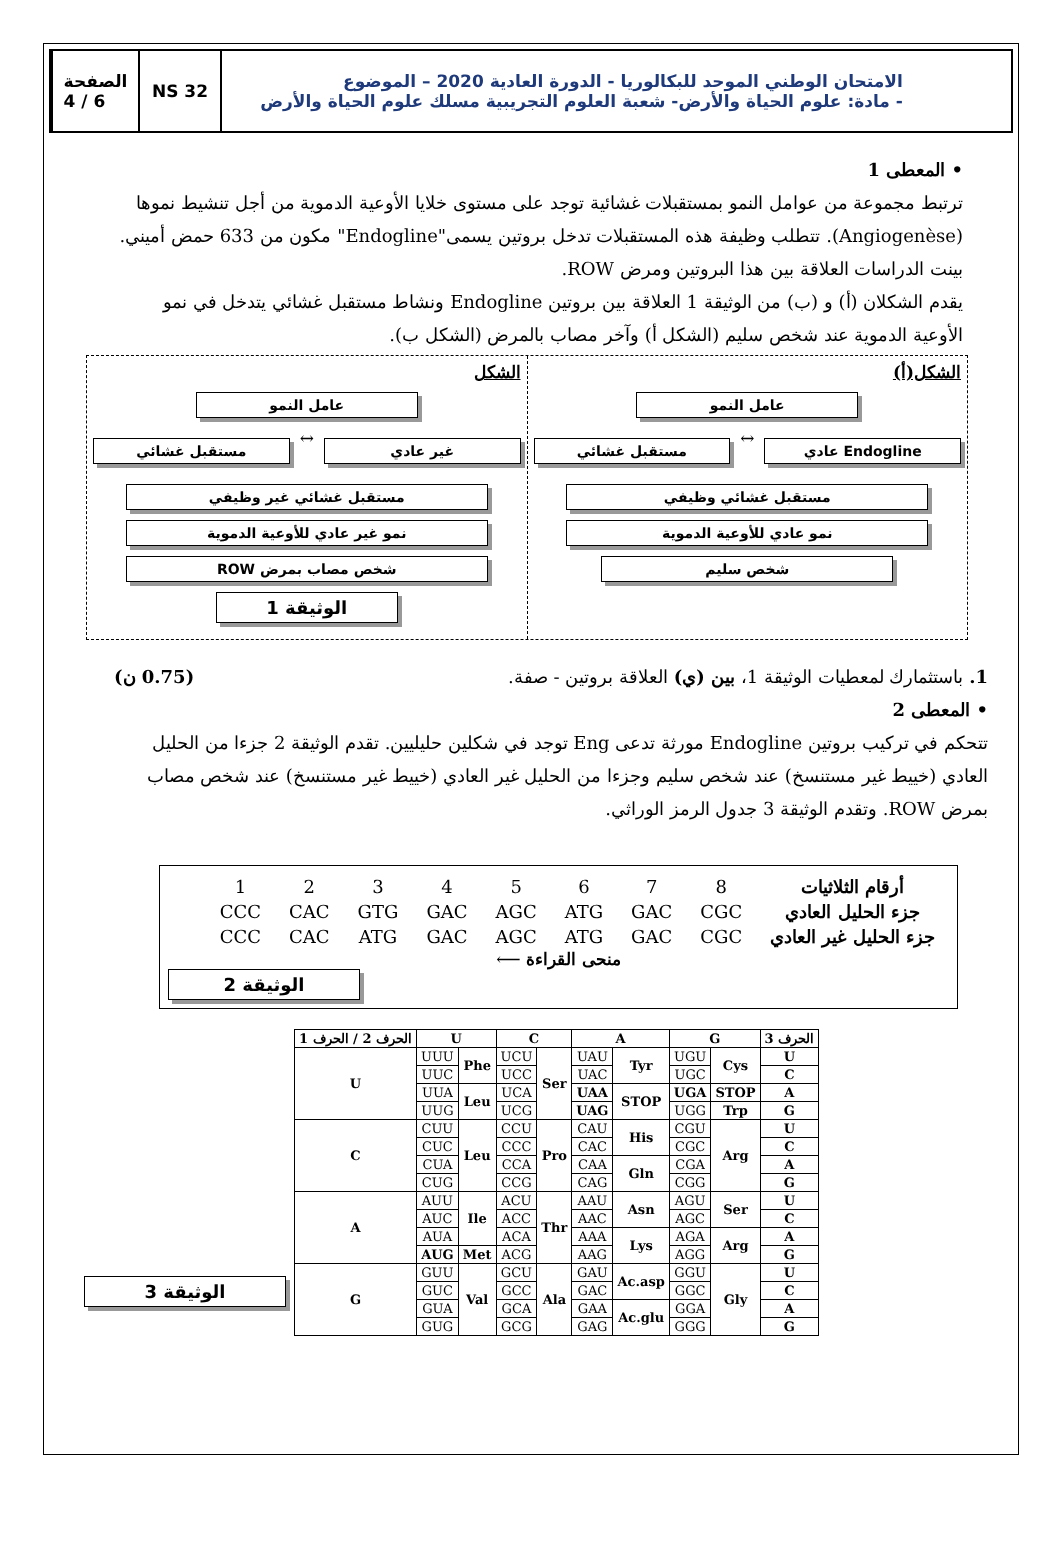الصفحة
4 / 6
NS 32 الامتحان الوطني الموحد للبكالوريا - الدورة العادية 2020 – الموضوع
- مادة: علوم الحياة والأرض- شعبة العلوم التجريبية مسلك علوم الحياة والأرض
• المعطى 1
ترتبط مجموعة من عوامل النمو بمستقبلات غشائية توجد على مستوى خلايا الأوعية الدموية من أجل تنشيط نموها (Angiogenèse). تتطلب وظيفة هذه المستقبلات تدخل بروتين يسمى"Endogline" مكون من 633 حمض أميني. بينت الدراسات العلاقة بين هذا البروتين ومرض ROW.
يقدم الشكلان (أ) و (ب) من الوثيقة 1 العلاقة بين بروتين Endogline ونشاط مستقبل غشائي يتدخل في نمو الأوعية الدموية عند شخص سليم (الشكل أ) وآخر مصاب بالمرض (الشكل ب).
الشكل(أ)
عامل النمو
Endogline عادي
↔
مستقبل غشائي
مستقبل غشائي وظيفي
نمو عادي للأوعية الدموية
شخص سليم
الشكل
عامل النمو
غير عادي
↔
مستقبل غشائي
مستقبل غشائي غير وظيفي
نمو غير عادي للأوعية الدموية
شخص مصاب بمرض ROW
الوثيقة 1
1. باستثمارك لمعطيات الوثيقة 1، بين (ي) العلاقة بروتين - صفة. (0.75 ن)
• المعطى 2
تتحكم في تركيب بروتين Endogline مورثة تدعى Eng توجد في شكلين حليليين. تقدم الوثيقة 2 جزءا من الحليل العادي (خييط غير مستنسخ) عند شخص سليم وجزءا من الحليل غير العادي (خييط غير مستنسخ) عند شخص مصاب بمرض ROW. وتقدم الوثيقة 3 جدول الرمز الوراثي.
| أرقام الثلاثيات | 8 | 7 | 6 | 5 | 4 | 3 | 2 | 1 |
| جزء الحليل العادي | CGC | GAC | ATG | AGC | GAC | GTG | CAC | CCC |
| جزء الحليل غير العادي | CGC | GAC | ATG | AGC | GAC | ATG | CAC | CCC |
منحى القراءة ⟵
الوثيقة 2
| الحرف 2 / الحرف 1 | U | | C | | A | | G | | الحرف 3 |
| --- | --- | --- | --- | --- | --- | --- | --- | --- | --- |
| U | UUU | Phe | UCU | Ser | UAU | Tyr | UGU | Cys | U |
| | UUC | | UCC | | UAC | | UGC | | C |
| | UUA | Leu | UCA | | UAA | STOP | UGA | STOP | A |
| | UUG | | UCG | | UAG | | UGG | Trp | G |
| C | CUU | Leu | CCU | Pro | CAU | His | CGU | Arg | U |
| | CUC | | CCC | | CAC | | CGC | | C |
| | CUA | | CCA | | CAA | Gln | CGA | | A |
| | CUG | | CCG | | CAG | | CGG | | G |
| A | AUU | Ile | ACU | Thr | AAU | Asn | AGU | Ser | U |
| | AUC | | ACC | | AAC | | AGC | | C |
| | AUA | | ACA | | AAA | Lys | AGA | Arg | A |
| | AUG | Met | ACG | | AAG | | AGG | | G |
| G | GUU | Val | GCU | Ala | GAU | Ac.asp | GGU | Gly | U |
| | GUC | | GCC | | GAC | | GGC | | C |
| | GUA | | GCA | | GAA | Ac.glu | GGA | | A |
| | GUG | | GCG | | GAG | | GGG | | G |
الوثيقة 3